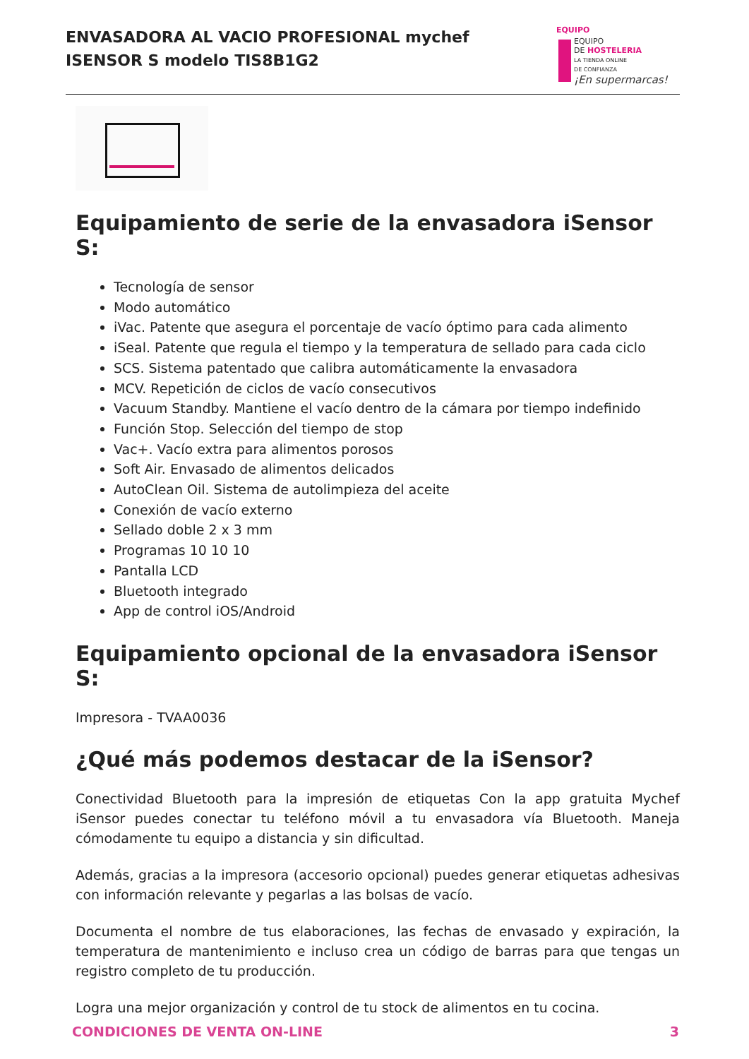ENVASADORA AL VACIO PROFESIONAL mychef
ISENSOR S modelo TIS8B1G2
EQUIPO
EQUIPO
DE HOSTELERIA
LA TIENDA ONLINE
DE CONFIANZA
¡En supermarcas!
Equipamiento de serie de la envasadora iSensor S:
Tecnología de sensor
Modo automático
iVac. Patente que asegura el porcentaje de vacío óptimo para cada alimento
iSeal. Patente que regula el tiempo y la temperatura de sellado para cada ciclo
SCS. Sistema patentado que calibra automáticamente la envasadora
MCV. Repetición de ciclos de vacío consecutivos
Vacuum Standby. Mantiene el vacío dentro de la cámara por tiempo indefinido
Función Stop. Selección del tiempo de stop
Vac+. Vacío extra para alimentos porosos
Soft Air. Envasado de alimentos delicados
AutoClean Oil. Sistema de autolimpieza del aceite
Conexión de vacío externo
Sellado doble 2 x 3 mm
Programas 10 10 10
Pantalla LCD
Bluetooth integrado
App de control iOS/Android
Equipamiento opcional de la envasadora iSensor S:
Impresora - TVAA0036
¿Qué más podemos destacar de la iSensor?
Conectividad Bluetooth para la impresión de etiquetas Con la app gratuita Mychef iSensor puedes conectar tu teléfono móvil a tu envasadora vía Bluetooth. Maneja cómodamente tu equipo a distancia y sin dificultad.
Además, gracias a la impresora (accesorio opcional) puedes generar etiquetas adhesivas con información relevante y pegarlas a las bolsas de vacío.
Documenta el nombre de tus elaboraciones, las fechas de envasado y expiración, la temperatura de mantenimiento e incluso crea un código de barras para que tengas un registro completo de tu producción.
Logra una mejor organización y control de tu stock de alimentos en tu cocina.
CONDICIONES DE VENTA ON-LINE 3